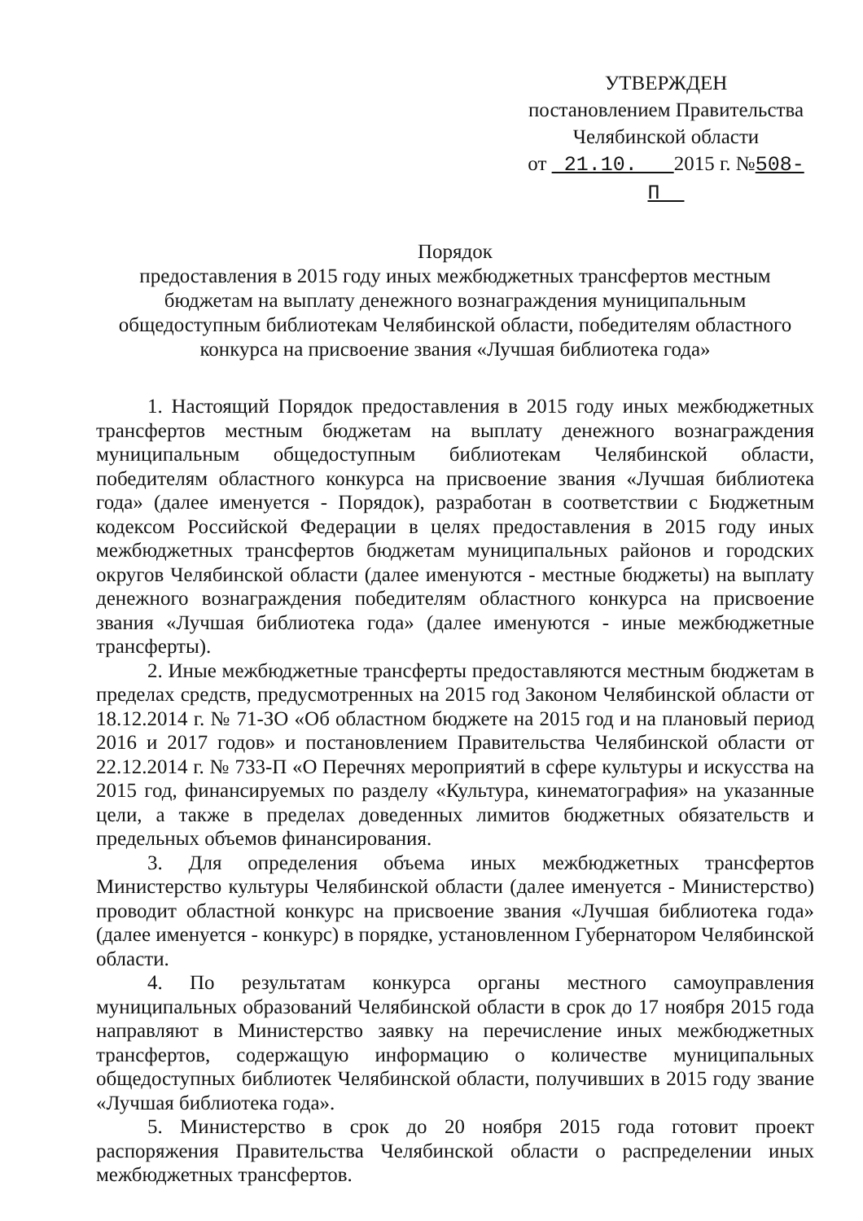УТВЕРЖДЕН
постановлением Правительства
Челябинской области
от 21.10. 2015 г. №508-П
Порядок
предоставления в 2015 году иных межбюджетных трансфертов местным бюджетам на выплату денежного вознаграждения муниципальным общедоступным библиотекам Челябинской области, победителям областного конкурса на присвоение звания «Лучшая библиотека года»
1. Настоящий Порядок предоставления в 2015 году иных межбюджетных трансфертов местным бюджетам на выплату денежного вознаграждения муниципальным общедоступным библиотекам Челябинской области, победителям областного конкурса на присвоение звания «Лучшая библиотека года» (далее именуется - Порядок), разработан в соответствии с Бюджетным кодексом Российской Федерации в целях предоставления в 2015 году иных межбюджетных трансфертов бюджетам муниципальных районов и городских округов Челябинской области (далее именуются - местные бюджеты) на выплату денежного вознаграждения победителям областного конкурса на присвоение звания «Лучшая библиотека года» (далее именуются - иные межбюджетные трансферты).
2. Иные межбюджетные трансферты предоставляются местным бюджетам в пределах средств, предусмотренных на 2015 год Законом Челябинской области от 18.12.2014 г. № 71-ЗО «Об областном бюджете на 2015 год и на плановый период 2016 и 2017 годов» и постановлением Правительства Челябинской области от 22.12.2014 г. № 733-П «О Перечнях мероприятий в сфере культуры и искусства на 2015 год, финансируемых по разделу «Культура, кинематография» на указанные цели, а также в пределах доведенных лимитов бюджетных обязательств и предельных объемов финансирования.
3. Для определения объема иных межбюджетных трансфертов Министерство культуры Челябинской области (далее именуется - Министерство) проводит областной конкурс на присвоение звания «Лучшая библиотека года» (далее именуется - конкурс) в порядке, установленном Губернатором Челябинской области.
4. По результатам конкурса органы местного самоуправления муниципальных образований Челябинской области в срок до 17 ноября 2015 года направляют в Министерство заявку на перечисление иных межбюджетных трансфертов, содержащую информацию о количестве муниципальных общедоступных библиотек Челябинской области, получивших в 2015 году звание «Лучшая библиотека года».
5. Министерство в срок до 20 ноября 2015 года готовит проект распоряжения Правительства Челябинской области о распределении иных межбюджетных трансфертов.